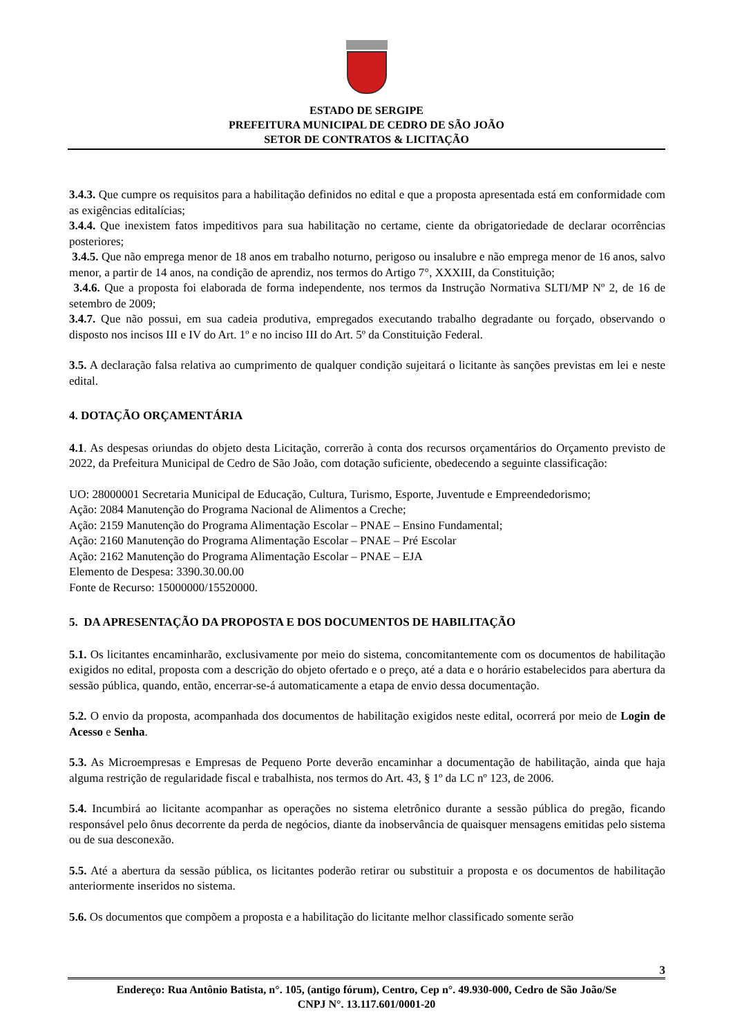ESTADO DE SERGIPE
PREFEITURA MUNICIPAL DE CEDRO DE SÃO JOÃO
SETOR DE CONTRATOS & LICITAÇÃO
3.4.3. Que cumpre os requisitos para a habilitação definidos no edital e que a proposta apresentada está em conformidade com as exigências editalícias;
3.4.4. Que inexistem fatos impeditivos para sua habilitação no certame, ciente da obrigatoriedade de declarar ocorrências posteriores;
3.4.5. Que não emprega menor de 18 anos em trabalho noturno, perigoso ou insalubre e não emprega menor de 16 anos, salvo menor, a partir de 14 anos, na condição de aprendiz, nos termos do Artigo 7°, XXXIII, da Constituição;
3.4.6. Que a proposta foi elaborada de forma independente, nos termos da Instrução Normativa SLTI/MP Nº 2, de 16 de setembro de 2009;
3.4.7. Que não possui, em sua cadeia produtiva, empregados executando trabalho degradante ou forçado, observando o disposto nos incisos III e IV do Art. 1º e no inciso III do Art. 5º da Constituição Federal.
3.5. A declaração falsa relativa ao cumprimento de qualquer condição sujeitará o licitante às sanções previstas em lei e neste edital.
4. DOTAÇÃO ORÇAMENTÁRIA
4.1. As despesas oriundas do objeto desta Licitação, correrão à conta dos recursos orçamentários do Orçamento previsto de 2022, da Prefeitura Municipal de Cedro de São João, com dotação suficiente, obedecendo a seguinte classificação:
UO: 28000001 Secretaria Municipal de Educação, Cultura, Turismo, Esporte, Juventude e Empreendedorismo;
Ação: 2084 Manutenção do Programa Nacional de Alimentos a Creche;
Ação: 2159 Manutenção do Programa Alimentação Escolar – PNAE – Ensino Fundamental;
Ação: 2160 Manutenção do Programa Alimentação Escolar – PNAE – Pré Escolar
Ação: 2162 Manutenção do Programa Alimentação Escolar – PNAE – EJA
Elemento de Despesa: 3390.30.00.00
Fonte de Recurso: 15000000/15520000.
5. DA APRESENTAÇÃO DA PROPOSTA E DOS DOCUMENTOS DE HABILITAÇÃO
5.1. Os licitantes encaminharão, exclusivamente por meio do sistema, concomitantemente com os documentos de habilitação exigidos no edital, proposta com a descrição do objeto ofertado e o preço, até a data e o horário estabelecidos para abertura da sessão pública, quando, então, encerrar-se-á automaticamente a etapa de envio dessa documentação.
5.2. O envio da proposta, acompanhada dos documentos de habilitação exigidos neste edital, ocorrerá por meio de Login de Acesso e Senha.
5.3. As Microempresas e Empresas de Pequeno Porte deverão encaminhar a documentação de habilitação, ainda que haja alguma restrição de regularidade fiscal e trabalhista, nos termos do Art. 43, § 1º da LC nº 123, de 2006.
5.4. Incumbirá ao licitante acompanhar as operações no sistema eletrônico durante a sessão pública do pregão, ficando responsável pelo ônus decorrente da perda de negócios, diante da inobservância de quaisquer mensagens emitidas pelo sistema ou de sua desconexão.
5.5. Até a abertura da sessão pública, os licitantes poderão retirar ou substituir a proposta e os documentos de habilitação anteriormente inseridos no sistema.
5.6. Os documentos que compõem a proposta e a habilitação do licitante melhor classificado somente serão
3
Endereço: Rua Antônio Batista, n°. 105, (antigo fórum), Centro, Cep n°. 49.930-000, Cedro de São João/Se
CNPJ N°. 13.117.601/0001-20